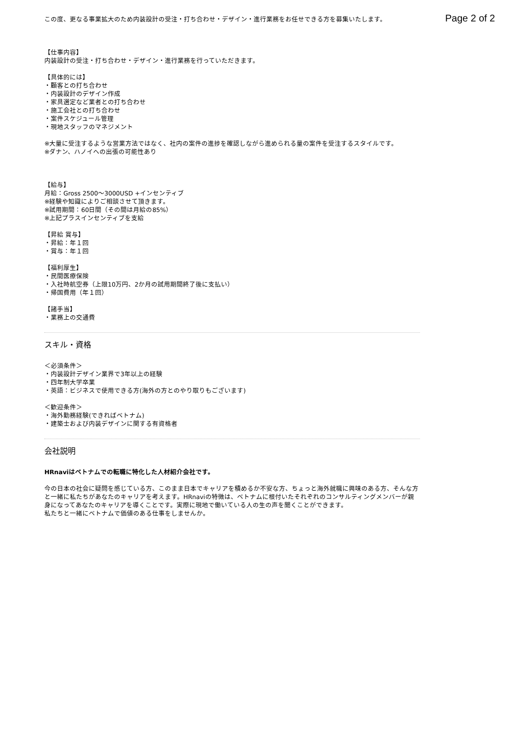Page 2 of 2
この度、更なる事業拡大のため内装設計の受注・打ち合わせ・デザイン・進行業務をお任せできる方を募集いたします。
【仕事内容】
内装設計の受注・打ち合わせ・デザイン・進行業務を行っていただきます。
【具体的には】
・顧客との打ち合わせ
・内装設計のデザイン作成
・家具選定など業者との打ち合わせ
・施工会社との打ち合わせ
・案件スケジュール管理
・現地スタッフのマネジメント
※大量に受注するような営業方法ではなく、社内の案件の進捗を確認しながら進められる量の案件を受注するスタイルです。
※ダナン、ハノイへの出張の可能性あり
【給与】
月給：Gross 2500〜3000USD +インセンティブ
※経験や知識によりご相談させて頂きます。
※試用期間：60日間（その間は月給の85%）
※上記プラスインセンティブを支給
【昇給 賞与】
・昇給：年１回
・賞与：年１回
【福利厚生】
・民間医療保険
・入社時航空券（上限10万円、2か月の試用期間終了後に支払い）
・帰国費用（年１回）
【諸手当】
・業務上の交通費
スキル・資格
＜必須条件＞
・内装設計デザイン業界で3年以上の経験
・四年制大学卒業
・英語：ビジネスで使用できる方(海外の方とのやり取りもございます)
＜歓迎条件＞
・海外勤務経験(できればベトナム)
・建築士および内装デザインに関する有資格者
会社説明
HRnaviはベトナムでの転職に特化した人材紹介会社です。
今の日本の社会に疑問を感じている方、このまま日本でキャリアを積めるか不安な方、ちょっと海外就職に興味のある方、そんな方と一緒に私たちがあなたのキャリアを考えます。HRnaviの特徴は、ベトナムに根付いたそれぞれのコンサルティングメンバーが親身になってあなたのキャリアを導くことです。実際に現地で働いている人の生の声を聞くことができます。
私たちと一緒にベトナムで価値のある仕事をしませんか。